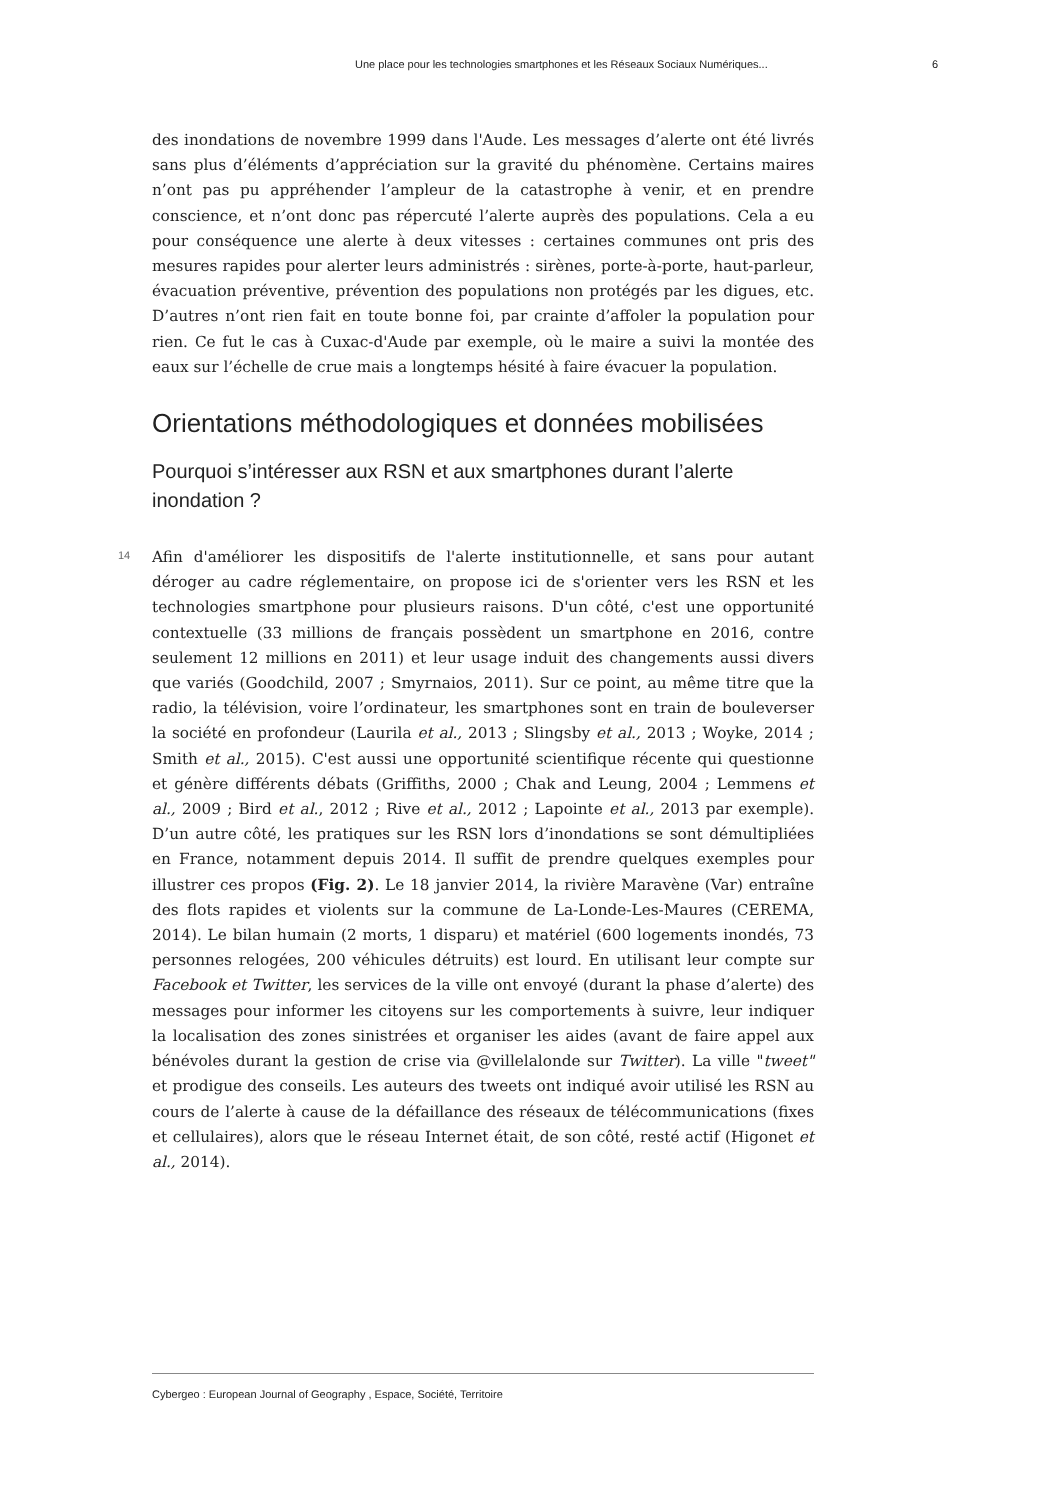Une place pour les technologies smartphones et les Réseaux Sociaux Numériques... 6
des inondations de novembre 1999 dans l'Aude. Les messages d’alerte ont été livrés sans plus d’éléments d’appréciation sur la gravité du phénomène. Certains maires n’ont pas pu appréhender l’ampleur de la catastrophe à venir, et en prendre conscience, et n’ont donc pas répercuté l’alerte auprès des populations. Cela a eu pour conséquence une alerte à deux vitesses : certaines communes ont pris des mesures rapides pour alerter leurs administrés : sirènes, porte-à-porte, haut-parleur, évacuation préventive, prévention des populations non protégés par les digues, etc. D’autres n’ont rien fait en toute bonne foi, par crainte d’affoler la population pour rien. Ce fut le cas à Cuxac-d'Aude par exemple, où le maire a suivi la montée des eaux sur l’échelle de crue mais a longtemps hésité à faire évacuer la population.
Orientations méthodologiques et données mobilisées
Pourquoi s’intéresser aux RSN et aux smartphones durant l’alerte inondation ?
14
Afin d'améliorer les dispositifs de l'alerte institutionnelle, et sans pour autant déroger au cadre réglementaire, on propose ici de s'orienter vers les RSN et les technologies smartphone pour plusieurs raisons. D'un côté, c'est une opportunité contextuelle (33 millions de français possèdent un smartphone en 2016, contre seulement 12 millions en 2011) et leur usage induit des changements aussi divers que variés (Goodchild, 2007 ; Smyrnaios, 2011). Sur ce point, au même titre que la radio, la télévision, voire l’ordinateur, les smartphones sont en train de bouleverser la société en profondeur (Laurila et al., 2013 ; Slingsby et al., 2013 ; Woyke, 2014 ; Smith et al., 2015). C'est aussi une opportunité scientifique récente qui questionne et génère différents débats (Griffiths, 2000 ; Chak and Leung, 2004 ; Lemmens et al., 2009 ; Bird et al., 2012 ; Rive et al., 2012 ; Lapointe et al., 2013 par exemple). D’un autre côté, les pratiques sur les RSN lors d’inondations se sont démultipliées en France, notamment depuis 2014. Il suffit de prendre quelques exemples pour illustrer ces propos (Fig. 2). Le 18 janvier 2014, la rivière Maravène (Var) entraîne des flots rapides et violents sur la commune de La-Londe-Les-Maures (CEREMA, 2014). Le bilan humain (2 morts, 1 disparu) et matériel (600 logements inondés, 73 personnes relogées, 200 véhicules détruits) est lourd. En utilisant leur compte sur Facebook et Twitter, les services de la ville ont envoyé (durant la phase d’alerte) des messages pour informer les citoyens sur les comportements à suivre, leur indiquer la localisation des zones sinistrées et organiser les aides (avant de faire appel aux bénévoles durant la gestion de crise via @villelalonde sur Twitter). La ville "tweet" et prodigue des conseils. Les auteurs des tweets ont indiqué avoir utilisé les RSN au cours de l’alerte à cause de la défaillance des réseaux de télécommunications (fixes et cellulaires), alors que le réseau Internet était, de son côté, resté actif (Higonet et al., 2014).
Cybergeo : European Journal of Geography , Espace, Société, Territoire